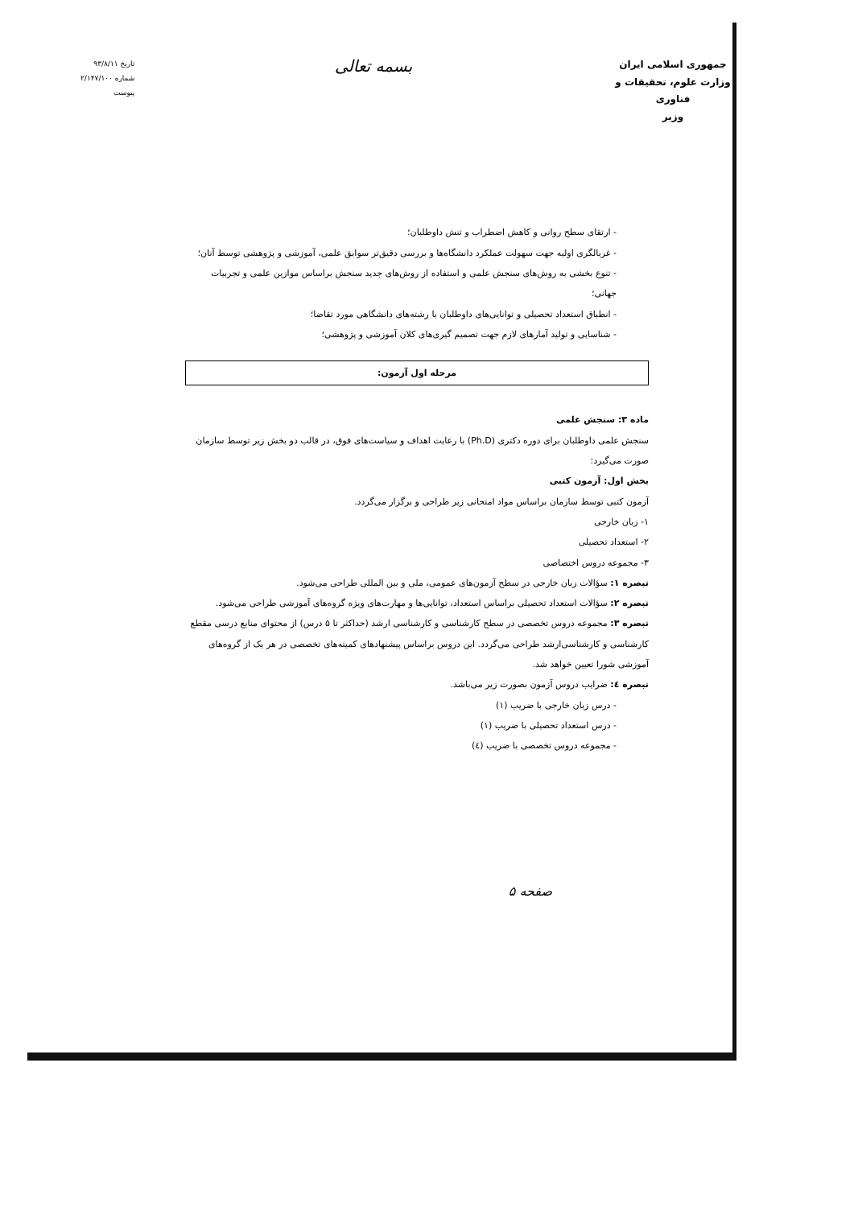جمهوری اسلامی ایران
وزارت علوم، تحقیقات و فناوری
وزیر
بسمه تعالی
تاریخ ۹۳/۸/۱۱
شماره ۲/۱۴۷/۱۰۰
پیوست
- ارتقای سطح روانی و کاهش اضطراب و تنش داوطلبان؛
- غربالگری اولیه جهت سهولت عملکرد دانشگاه‌ها و بررسی دقیق‌تر سوابق علمی، آموزشی و پژوهشی توسط آنان؛
- تنوع بخشی به روش‌های سنجش علمی و استفاده از روش‌های جدید سنجش براساس موازین علمی و تجربیات جهانی؛
- انطباق استعداد تحصیلی و توانایی‌های داوطلبان با رشته‌های دانشگاهی مورد تقاضا؛
- شناسایی و تولید آمارهای لازم جهت تصمیم گیری‌های کلان آموزشی و پژوهشی؛
مرحله اول آزمون:
ماده ۳: سنجش علمی
سنجش علمی داوطلبان برای دوره دکتری (Ph.D) با رعایت اهداف و سیاست‌های فوق، در قالب دو بخش زیر توسط سازمان صورت می‌گیرد:
بخش اول: آزمون کتبی
آزمون کتبی توسط سازمان براساس مواد امتحانی زیر طراحی و برگزار می‌گردد.
۱- زبان خارجی
۲- استعداد تحصیلی
۳- مجموعه دروس اختصاصی
تبصره ۱: سؤالات زبان خارجی در سطح آزمون‌های عمومی، ملی و بین المللی طراحی می‌شود.
تبصره ۲: سؤالات استعداد تحصیلی براساس استعداد، توانایی‌ها و مهارت‌های ویژه گروه‌های آموزشی طراحی می‌شود.
تبصره ۳: مجموعه دروس تخصصی در سطح کارشناسی و کارشناسی ارشد (حداکثر تا ۵ درس) از محتوای منابع درسی مقطع کارشناسی و کارشناسی‌ارشد طراحی می‌گردد. این دروس براساس پیشنهادهای کمیته‌های تخصصی در هر یک از گروه‌های آموزشی شورا تعیین خواهد شد.
تبصره ٤: ضرایب دروس آزمون بصورت زیر می‌باشد.
- درس زبان خارجی با ضریب (۱)
- درس استعداد تحصیلی با ضریب (۱)
- مجموعه دروس تخصصی با ضریب (٤)
صفحه ۵